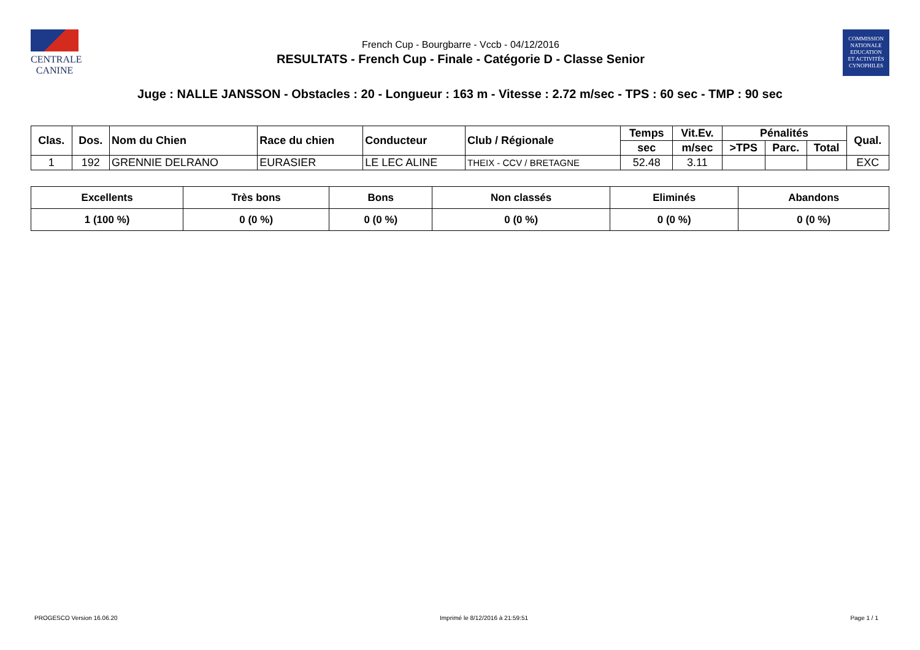CENTRALE
CANINE
French Cup - Bourgbarre - Vccb - 04/12/2016
RESULTATS - French Cup - Finale - Catégorie D - Classe Senior
COMMISSION
NATIONALE
EDUCATION
ET ACTIVITÉS
CYNOPHILES
Juge : NALLE JANSSON - Obstacles : 20 - Longueur : 163 m - Vitesse : 2.72 m/sec - TPS : 60 sec - TMP : 90 sec
| Clas. | Dos. | Nom du Chien | Race du chien | Conducteur | Club / Régionale | Temps | Vit.Ev. | Pénalités | | | Qual. |
| --- | --- | --- | --- | --- | --- | --- | --- | --- | --- | --- | --- |
| | | | | | | sec | m/sec | >TPS | Parc. | Total | |
| 1 | 192 | GRENNIE DELRANO | EURASIER | LE LEC ALINE | THEIX - CCV / BRETAGNE | 52.48 | 3.11 | | | | EXC |
| Excellents | Très bons | Bons | Non classés | Eliminés | Abandons |
| --- | --- | --- | --- | --- | --- |
| 1 (100 %) | 0 (0 %) | 0 (0 %) | 0 (0 %) | 0 (0 %) | 0 (0 %) |
PROGESCO Version 16.06.20 Imprimé le 8/12/2016 à 21:59:51 Page 1 / 1